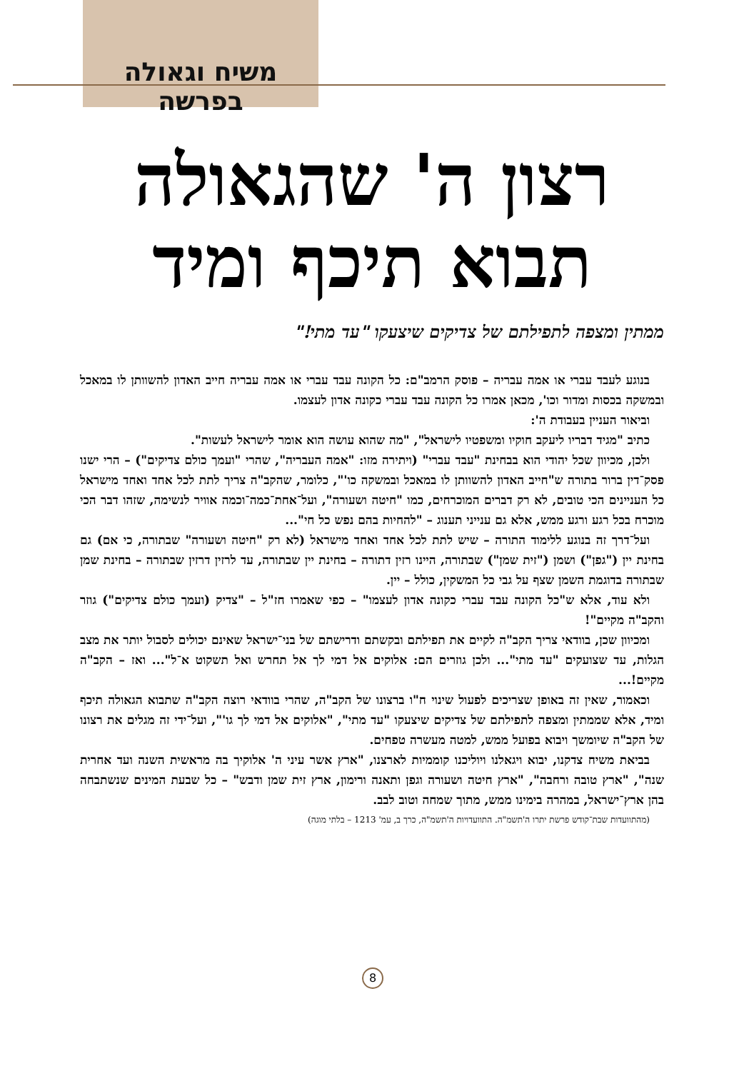משיח וגאולה בפרשה
רצון ה' שהגאולה
תבוא תיכף ומיד
ממתין ומצפה לתפילתם של צדיקים שיצעקו "עד מתי!"
בנוגע לעבד עברי או אמה עבריה – פוסק הרמב"ם: כל הקונה עבד עברי או אמה עבריה חייב האדון להשוותן לו במאכל ובמשקה בכסות ומדור וכו', מכאן אמרו כל הקונה עבד עברי כקונה אדון לעצמו.
וביאור העניין בעבודת ה':
כתיב "מגיד דבריו ליעקב חוקיו ומשפטיו לישראל", "מה שהוא עושה הוא אומר לישראל לעשות".
ולכן, מכיוון שכל יהודי הוא בבחינת "עבד עברי" (ויתירה מזו: "אמה העבריה", שהרי "ועמך כולם צדיקים") – הרי ישנו פסק־דין ברור בתורה ש"חייב האדון להשוותן לו במאכל ובמשקה כו'", כלומר, שהקב"ה צריך לתת לכל אחד ואחד מישראל כל העניינים הכי טובים, לא רק דברים המוכרחים, כמו "חיטה ושעורה", ועל־אחת־כמה־וכמה אוויר לנשימה, שזהו דבר הכי מוכרח בכל רגע ורגע ממש, אלא גם ענייני תענוג – "להחיות בהם נפש כל חי"...
ועל־דרך זה בנוגע ללימוד התורה – שיש לתת לכל אחד ואחד מישראל (לא רק "חיטה ושעורה" שבתורה, כי אם) גם בחינת יין ("גפן") ושמן ("זית שמן") שבתורה, היינו רזין דתורה – בחינת יין שבתורה, עד לרזין דרזין שבתורה – בחינת שמן שבתורה בדוגמת השמן שצף על גבי כל המשקין, כולל – יין.
ולא עוד, אלא ש"כל הקונה עבד עברי כקונה אדון לעצמו" – כפי שאמרו חז"ל – "צדיק (ועמך כולם צדיקים") גוזר והקב"ה מקיים"!
ומכיוון שכן, בוודאי צריך הקב"ה לקיים את תפילתם ובקשתם ודרישתם של בני־ישראל שאינם יכולים לסבול יותר את מצב הגלות, עד שצועקים "עד מתי"... ולכן גוזרים הם: אלוקים אל דמי לך אל תחרש ואל תשקוט א־ל"... ואז – הקב"ה מקיים!...
וכאמור, שאין זה באופן שצריכים לפעול שינוי ח"ו ברצונו של הקב"ה, שהרי בוודאי רוצה הקב"ה שתבוא הגאולה תיכף ומיד, אלא שממתין ומצפה לתפילתם של צדיקים שיצעקו "עד מתי", "אלוקים אל דמי לך גו'", ועל־ידי זה מגלים את רצונו של הקב"ה שיומשך ויבוא בפועל ממש, למטה מעשרה טפחים.
בביאת משיח צדקנו, יבוא ויגאלנו ויוליכנו קוממיות לארצנו, "ארץ אשר עיני ה' אלוקיך בה מראשית השנה ועד אחרית שנה", "ארץ טובה ורחבה", "ארץ חיטה ושעורה וגפן ותאנה ורימון, ארץ זית שמן ודבש" – כל שבעת המינים שנשתבחה בהן ארץ־ישראל, במהרה בימינו ממש, מתוך שמחה וטוב לבב.
(מהתוועדות שבת־קודש פרשת יתרו ה'תשמ"ה. התוועדויות ה'תשמ"ה, כרך ב, עמ' 1213 – בלתי מוגה)
8